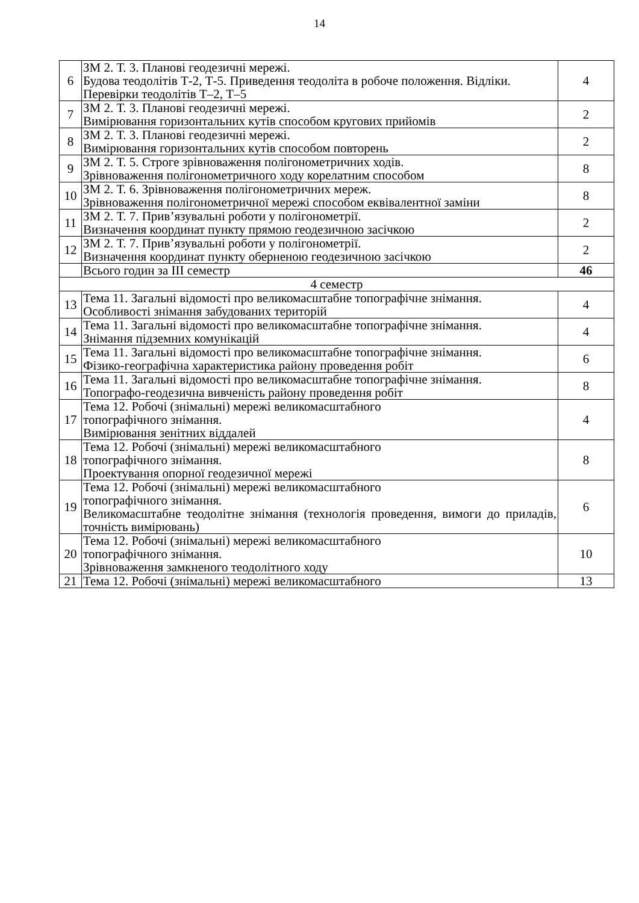14
| 6 | ЗМ 2. Т. 3. Планові геодезичні мережі. Будова теодолітів Т-2, Т-5. Приведення теодоліта в робоче положення. Відліки. Перевірки теодолітів Т–2, Т–5 | 4 |
| 7 | ЗМ 2. Т. 3. Планові геодезичні мережі. Вимірювання горизонтальних кутів способом кругових прийомів | 2 |
| 8 | ЗМ 2. Т. 3. Планові геодезичні мережі. Вимірювання горизонтальних кутів способом повторень | 2 |
| 9 | ЗМ 2. Т. 5. Строге зрівноваження полігонометричних ходів. Зрівноваження полігонометричного ходу корелатним способом | 8 |
| 10 | ЗМ 2. Т. 6. Зрівноваження полігонометричних мереж. Зрівноваження полігонометричної мережі способом еквівалентної заміни | 8 |
| 11 | ЗМ 2. Т. 7. Прив’язувальні роботи у полігонометрії. Визначення координат пункту прямою геодезичною засічкою | 2 |
| 12 | ЗМ 2. Т. 7. Прив’язувальні роботи у полігонометрії. Визначення координат пункту оберненою геодезичною засічкою | 2 |
| | Всього годин за ІІІ семестр | 46 |
| 4 семестр | | |
| 13 | Тема 11. Загальні відомості про великомасштабне топографічне знімання. Особливості знімання забудованих територій | 4 |
| 14 | Тема 11. Загальні відомості про великомасштабне топографічне знімання. Знімання підземних комунікацій | 4 |
| 15 | Тема 11. Загальні відомості про великомасштабне топографічне знімання. Фізико-географічна характеристика району проведення робіт | 6 |
| 16 | Тема 11. Загальні відомості про великомасштабне топографічне знімання. Топографо-геодезична вивченість району проведення робіт | 8 |
| 17 | Тема 12. Робочі (знімальні) мережі великомасштабного топографічного знімання. Вимірювання зенітних віддалей | 4 |
| 18 | Тема 12. Робочі (знімальні) мережі великомасштабного топографічного знімання. Проектування опорної геодезичної мережі | 8 |
| 19 | Тема 12. Робочі (знімальні) мережі великомасштабного топографічного знімання. Великомасштабне теодолітне знімання (технологія проведення, вимоги до приладів, точність вимірювань) | 6 |
| 20 | Тема 12. Робочі (знімальні) мережі великомасштабного топографічного знімання. Зрівноваження замкненого теодолітного ходу | 10 |
| 21 | Тема 12. Робочі (знімальні) мережі великомасштабного | 13 |